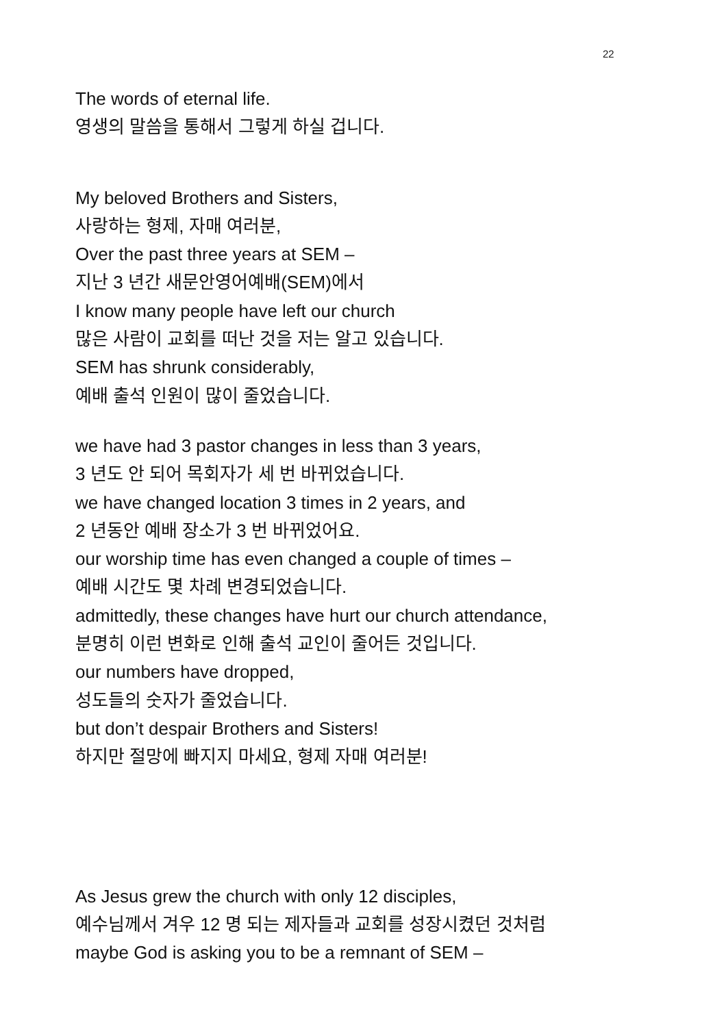22
The words of eternal life.
영생의 말씀을 통해서 그렇게 하실 겁니다.
My beloved Brothers and Sisters,
사랑하는 형제, 자매 여러분,
Over the past three years at SEM –
지난 3 년간 새문안영어예배(SEM)에서
I know many people have left our church
많은 사람이 교회를 떠난 것을 저는 알고 있습니다.
SEM has shrunk considerably,
예배 출석 인원이 많이 줄었습니다.
we have had 3 pastor changes in less than 3 years,
3 년도 안 되어 목회자가 세 번 바뀌었습니다.
we have changed location 3 times in 2 years, and
2 년동안 예배 장소가 3 번 바뀌었어요.
our worship time has even changed a couple of times –
예배 시간도 몇 차례 변경되었습니다.
admittedly, these changes have hurt our church attendance,
분명히 이런 변화로 인해 출석 교인이 줄어든 것입니다.
our numbers have dropped,
성도들의 숫자가 줄었습니다.
but don’t despair Brothers and Sisters!
하지만 절망에 빠지지 마세요, 형제 자매 여러분!
As Jesus grew the church with only 12 disciples,
예수님께서 겨우 12 명 되는 제자들과 교회를 성장시켰던 것처럼
maybe God is asking you to be a remnant of SEM –